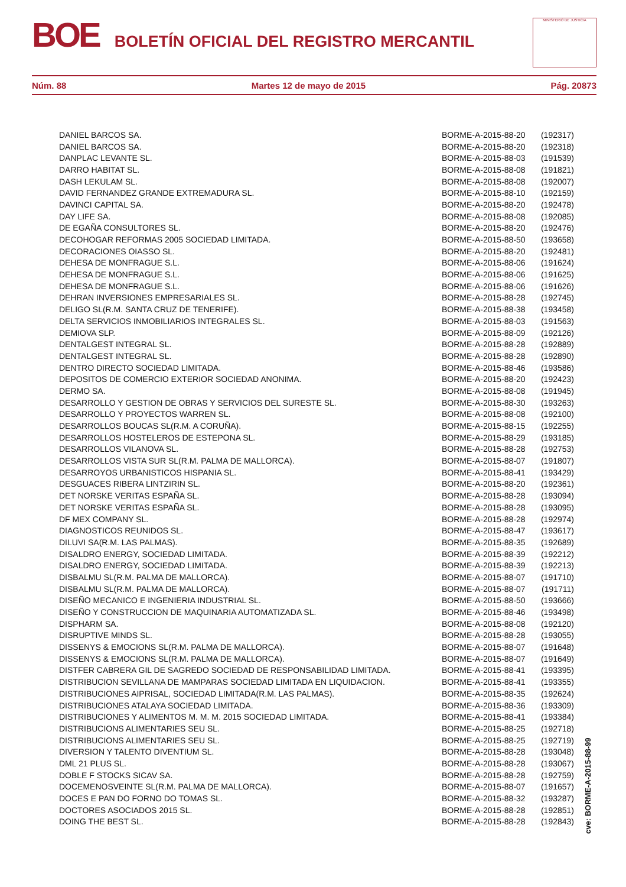BOE BOLETÍN OFICIAL DEL REGISTRO MERCANTIL
MINISTERIO DE JUSTICIA
Núm. 88 Martes 12 de mayo de 2015 Pág. 20873
| DANIEL BARCOS SA. | BORME-A-2015-88-20 | (192317) |
| DANIEL BARCOS SA. | BORME-A-2015-88-20 | (192318) |
| DANPLAC LEVANTE SL. | BORME-A-2015-88-03 | (191539) |
| DARRO HABITAT SL. | BORME-A-2015-88-08 | (191821) |
| DASH LEKULAM SL. | BORME-A-2015-88-08 | (192007) |
| DAVID FERNANDEZ GRANDE EXTREMADURA SL. | BORME-A-2015-88-10 | (192159) |
| DAVINCI CAPITAL SA. | BORME-A-2015-88-20 | (192478) |
| DAY LIFE SA. | BORME-A-2015-88-08 | (192085) |
| DE EGAÑA CONSULTORES SL. | BORME-A-2015-88-20 | (192476) |
| DECOHOGAR REFORMAS 2005 SOCIEDAD LIMITADA. | BORME-A-2015-88-50 | (193658) |
| DECORACIONES OIASSO SL. | BORME-A-2015-88-20 | (192481) |
| DEHESA DE MONFRAGUE S.L. | BORME-A-2015-88-06 | (191624) |
| DEHESA DE MONFRAGUE S.L. | BORME-A-2015-88-06 | (191625) |
| DEHESA DE MONFRAGUE S.L. | BORME-A-2015-88-06 | (191626) |
| DEHRAN INVERSIONES EMPRESARIALES SL. | BORME-A-2015-88-28 | (192745) |
| DELIGO SL(R.M. SANTA CRUZ DE TENERIFE). | BORME-A-2015-88-38 | (193458) |
| DELTA SERVICIOS INMOBILIARIOS INTEGRALES SL. | BORME-A-2015-88-03 | (191563) |
| DEMIOVA SLP. | BORME-A-2015-88-09 | (192126) |
| DENTALGEST INTEGRAL SL. | BORME-A-2015-88-28 | (192889) |
| DENTALGEST INTEGRAL SL. | BORME-A-2015-88-28 | (192890) |
| DENTRO DIRECTO SOCIEDAD LIMITADA. | BORME-A-2015-88-46 | (193586) |
| DEPOSITOS DE COMERCIO EXTERIOR SOCIEDAD ANONIMA. | BORME-A-2015-88-20 | (192423) |
| DERMO SA. | BORME-A-2015-88-08 | (191945) |
| DESARROLLO Y GESTION DE OBRAS Y SERVICIOS DEL SURESTE SL. | BORME-A-2015-88-30 | (193263) |
| DESARROLLO Y PROYECTOS WARREN SL. | BORME-A-2015-88-08 | (192100) |
| DESARROLLOS BOUCAS SL(R.M. A CORUÑA). | BORME-A-2015-88-15 | (192255) |
| DESARROLLOS HOSTELEROS DE ESTEPONA SL. | BORME-A-2015-88-29 | (193185) |
| DESARROLLOS VILANOVA SL. | BORME-A-2015-88-28 | (192753) |
| DESARROLLOS VISTA SUR SL(R.M. PALMA DE MALLORCA). | BORME-A-2015-88-07 | (191807) |
| DESARROYOS URBANISTICOS HISPANIA SL. | BORME-A-2015-88-41 | (193429) |
| DESGUACES RIBERA LINTZIRIN SL. | BORME-A-2015-88-20 | (192361) |
| DET NORSKE VERITAS ESPAÑA SL. | BORME-A-2015-88-28 | (193094) |
| DET NORSKE VERITAS ESPAÑA SL. | BORME-A-2015-88-28 | (193095) |
| DF MEX COMPANY SL. | BORME-A-2015-88-28 | (192974) |
| DIAGNOSTICOS REUNIDOS SL. | BORME-A-2015-88-47 | (193617) |
| DILUVI SA(R.M. LAS PALMAS). | BORME-A-2015-88-35 | (192689) |
| DISALDRO ENERGY, SOCIEDAD LIMITADA. | BORME-A-2015-88-39 | (192212) |
| DISALDRO ENERGY, SOCIEDAD LIMITADA. | BORME-A-2015-88-39 | (192213) |
| DISBALMU SL(R.M. PALMA DE MALLORCA). | BORME-A-2015-88-07 | (191710) |
| DISBALMU SL(R.M. PALMA DE MALLORCA). | BORME-A-2015-88-07 | (191711) |
| DISEÑO MECANICO E INGENIERIA INDUSTRIAL SL. | BORME-A-2015-88-50 | (193666) |
| DISEÑO Y CONSTRUCCION DE MAQUINARIA AUTOMATIZADA SL. | BORME-A-2015-88-46 | (193498) |
| DISPHARM SA. | BORME-A-2015-88-08 | (192120) |
| DISRUPTIVE MINDS SL. | BORME-A-2015-88-28 | (193055) |
| DISSENYS & EMOCIONS SL(R.M. PALMA DE MALLORCA). | BORME-A-2015-88-07 | (191648) |
| DISSENYS & EMOCIONS SL(R.M. PALMA DE MALLORCA). | BORME-A-2015-88-07 | (191649) |
| DISTFER CABRERA GIL DE SAGREDO SOCIEDAD DE RESPONSABILIDAD LIMITADA. | BORME-A-2015-88-41 | (193395) |
| DISTRIBUCION SEVILLANA DE MAMPARAS SOCIEDAD LIMITADA EN LIQUIDACION. | BORME-A-2015-88-41 | (193355) |
| DISTRIBUCIONES AIPRISAL, SOCIEDAD LIMITADA(R.M. LAS PALMAS). | BORME-A-2015-88-35 | (192624) |
| DISTRIBUCIONES ATALAYA SOCIEDAD LIMITADA. | BORME-A-2015-88-36 | (193309) |
| DISTRIBUCIONES Y ALIMENTOS M. M. M. 2015 SOCIEDAD LIMITADA. | BORME-A-2015-88-41 | (193384) |
| DISTRIBUCIONS ALIMENTARIES SEU SL. | BORME-A-2015-88-25 | (192718) |
| DISTRIBUCIONS ALIMENTARIES SEU SL. | BORME-A-2015-88-25 | (192719) |
| DIVERSION Y TALENTO DIVENTIUM SL. | BORME-A-2015-88-28 | (193048) |
| DML 21 PLUS SL. | BORME-A-2015-88-28 | (193067) |
| DOBLE F STOCKS SICAV SA. | BORME-A-2015-88-28 | (192759) |
| DOCEMENOSVEINTE SL(R.M. PALMA DE MALLORCA). | BORME-A-2015-88-07 | (191657) |
| DOCES E PAN DO FORNO DO TOMAS SL. | BORME-A-2015-88-32 | (193287) |
| DOCTORES ASOCIADOS 2015 SL. | BORME-A-2015-88-28 | (192851) |
| DOING THE BEST SL. | BORME-A-2015-88-28 | (192843) |
cve: BORME-A-2015-88-99